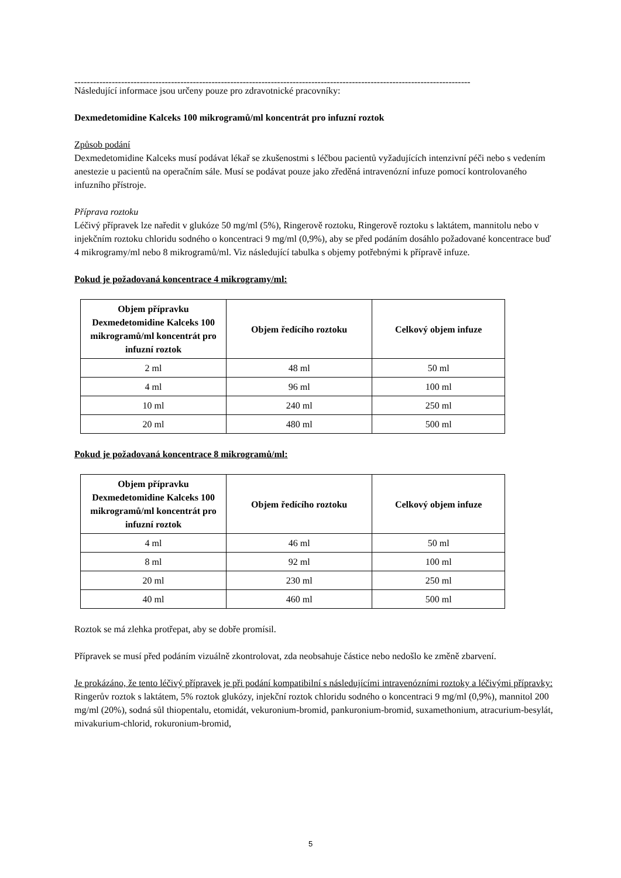-------------------------------------------------------------------------------------------------------------------------------
Následující informace jsou určeny pouze pro zdravotnické pracovníky:
Dexmedetomidine Kalceks 100 mikrogramů/ml koncentrát pro infuzní roztok
Způsob podání
Dexmedetomidine Kalceks musí podávat lékař se zkušenostmi s léčbou pacientů vyžadujících intenzivní péči nebo s vedením anestezie u pacientů na operačním sále. Musí se podávat pouze jako zředěná intravenózní infuze pomocí kontrolovaného infuzního přístroje.
Příprava roztoku
Léčivý přípravek lze naředit v glukóze 50 mg/ml (5%), Ringerově roztoku, Ringerově roztoku s laktátem, mannitolu nebo v injekčním roztoku chloridu sodného o koncentraci 9 mg/ml (0,9%), aby se před podáním dosáhlo požadované koncentrace buď 4 mikrogramy/ml nebo 8 mikrogramů/ml. Viz následující tabulka s objemy potřebnými k přípravě infuze.
Pokud je požadovaná koncentrace 4 mikrogramy/ml:
| Objem přípravku Dexmedetomidine Kalceks 100 mikrogramů/ml koncentrát pro infuzní roztok | Objem ředícího roztoku | Celkový objem infuze |
| --- | --- | --- |
| 2 ml | 48 ml | 50 ml |
| 4 ml | 96 ml | 100 ml |
| 10 ml | 240 ml | 250 ml |
| 20 ml | 480 ml | 500 ml |
Pokud je požadovaná koncentrace 8 mikrogramů/ml:
| Objem přípravku Dexmedetomidine Kalceks 100 mikrogramů/ml koncentrát pro infuzní roztok | Objem ředícího roztoku | Celkový objem infuze |
| --- | --- | --- |
| 4 ml | 46 ml | 50 ml |
| 8 ml | 92 ml | 100 ml |
| 20 ml | 230 ml | 250 ml |
| 40 ml | 460 ml | 500 ml |
Roztok se má zlehka protřepat, aby se dobře promísil.
Přípravek se musí před podáním vizuálně zkontrolovat, zda neobsahuje částice nebo nedošlo ke změně zbarvení.
Je prokázáno, že tento léčivý přípravek je při podání kompatibilní s následujícími intravenózními roztoky a léčivými přípravky:
Ringerův roztok s laktátem, 5% roztok glukózy, injekční roztok chloridu sodného o koncentraci 9 mg/ml (0,9%), mannitol 200 mg/ml (20%), sodná sůl thiopentalu, etomidát, vekuronium-bromid, pankuronium-bromid, suxamethonium, atracurium-besylát, mivakurium-chlorid, rokuronium-bromid,
5